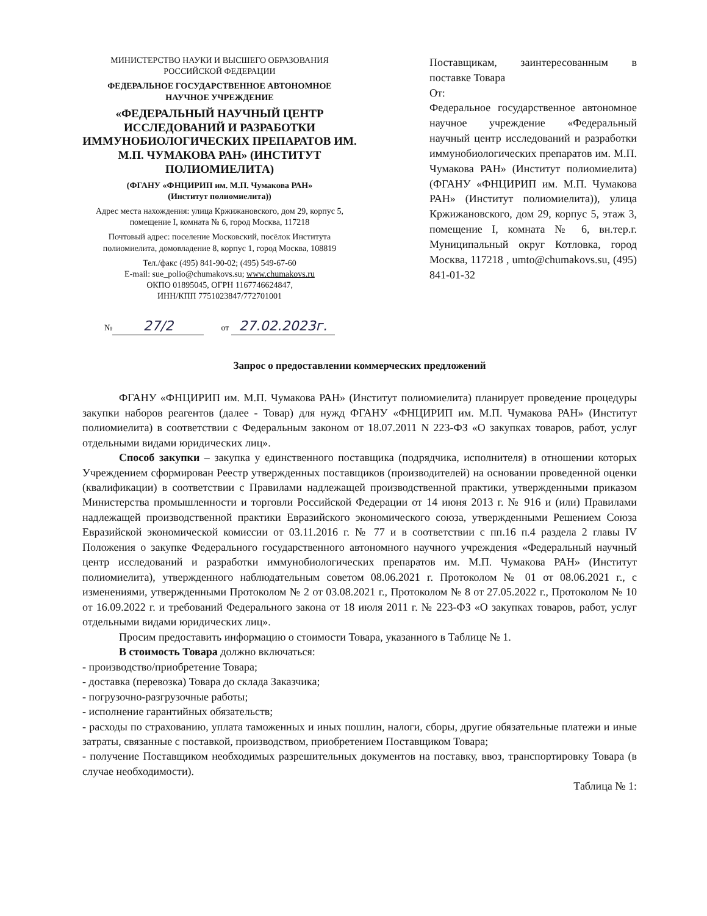МИНИСТЕРСТВО НАУКИ И ВЫСШЕГО ОБРАЗОВАНИЯ
РОССИЙСКОЙ ФЕДЕРАЦИИ
ФЕДЕРАЛЬНОЕ ГОСУДАРСТВЕННОЕ АВТОНОМНОЕ
НАУЧНОЕ УЧРЕЖДЕНИЕ
«ФЕДЕРАЛЬНЫЙ НАУЧНЫЙ ЦЕНТР ИССЛЕДОВАНИЙ И РАЗРАБОТКИ ИММУНОБИОЛОГИЧЕСКИХ ПРЕПАРАТОВ ИМ. М.П. ЧУМАКОВА РАН» (ИНСТИТУТ ПОЛИОМИЕЛИТА)
(ФГАНУ «ФНЦИРИП им. М.П. Чумакова РАН»
(Институт полиомиелита))
Адрес места нахождения: улица Кржижановского, дом 29, корпус 5, помещение I, комната № 6, город Москва, 117218
Почтовый адрес: поселение Московский, посёлок Института полиомиелита, домовладение 8, корпус 1, город Москва, 108819
Тел./факс (495) 841-90-02; (495) 549-67-60
E-mail: sue_polio@chumakovs.su; www.chumakovs.ru
ОКПО 01895045, ОГРН 1167746624847,
ИНН/КПП 7751023847/772701001
№ 27/2 от 27.02.2023г.
Поставщикам, заинтересованным в поставке Товара
От:
Федеральное государственное автономное научное учреждение «Федеральный научный центр исследований и разработки иммунобиологических препаратов им. М.П. Чумакова РАН» (Институт полиомиелита) (ФГАНУ «ФНЦИРИП им. М.П. Чумакова РАН» (Институт полиомиелита)), улица Кржижановского, дом 29, корпус 5, этаж 3, помещение I, комната № 6, вн.тер.г. Муниципальный округ Котловка, город Москва, 117218 , umto@chumakovs.su, (495) 841-01-32
Запрос о предоставлении коммерческих предложений
ФГАНУ «ФНЦИРИП им. М.П. Чумакова РАН» (Институт полиомиелита) планирует проведение процедуры закупки наборов реагентов (далее - Товар) для нужд ФГАНУ «ФНЦИРИП им. М.П. Чумакова РАН» (Институт полиомиелита) в соответствии с Федеральным законом от 18.07.2011 N 223-ФЗ «О закупках товаров, работ, услуг отдельными видами юридических лиц».
Способ закупки – закупка у единственного поставщика (подрядчика, исполнителя) в отношении которых Учреждением сформирован Реестр утвержденных поставщиков (производителей) на основании проведенной оценки (квалификации) в соответствии с Правилами надлежащей производственной практики, утвержденными приказом Министерства промышленности и торговли Российской Федерации от 14 июня 2013 г. № 916 и (или) Правилами надлежащей производственной практики Евразийского экономического союза, утвержденными Решением Союза Евразийской экономической комиссии от 03.11.2016 г. № 77 и в соответствии с пп.16 п.4 раздела 2 главы IV Положения о закупке Федерального государственного автономного научного учреждения «Федеральный научный центр исследований и разработки иммунобиологических препаратов им. М.П. Чумакова РАН» (Институт полиомиелита), утвержденного наблюдательным советом 08.06.2021 г. Протоколом № 01 от 08.06.2021 г., с изменениями, утвержденными Протоколом № 2 от 03.08.2021 г., Протоколом № 8 от 27.05.2022 г., Протоколом № 10 от 16.09.2022 г. и требований Федерального закона от 18 июля 2011 г. № 223-ФЗ «О закупках товаров, работ, услуг отдельными видами юридических лиц».
Просим предоставить информацию о стоимости Товара, указанного в Таблице № 1.
В стоимость Товара должно включаться:
- производство/приобретение Товара;
- доставка (перевозка) Товара до склада Заказчика;
- погрузочно-разгрузочные работы;
- исполнение гарантийных обязательств;
- расходы по страхованию, уплата таможенных и иных пошлин, налоги, сборы, другие обязательные платежи и иные затраты, связанные с поставкой, производством, приобретением Поставщиком Товара;
- получение Поставщиком необходимых разрешительных документов на поставку, ввоз, транспортировку Товара (в случае необходимости).
Таблица № 1: